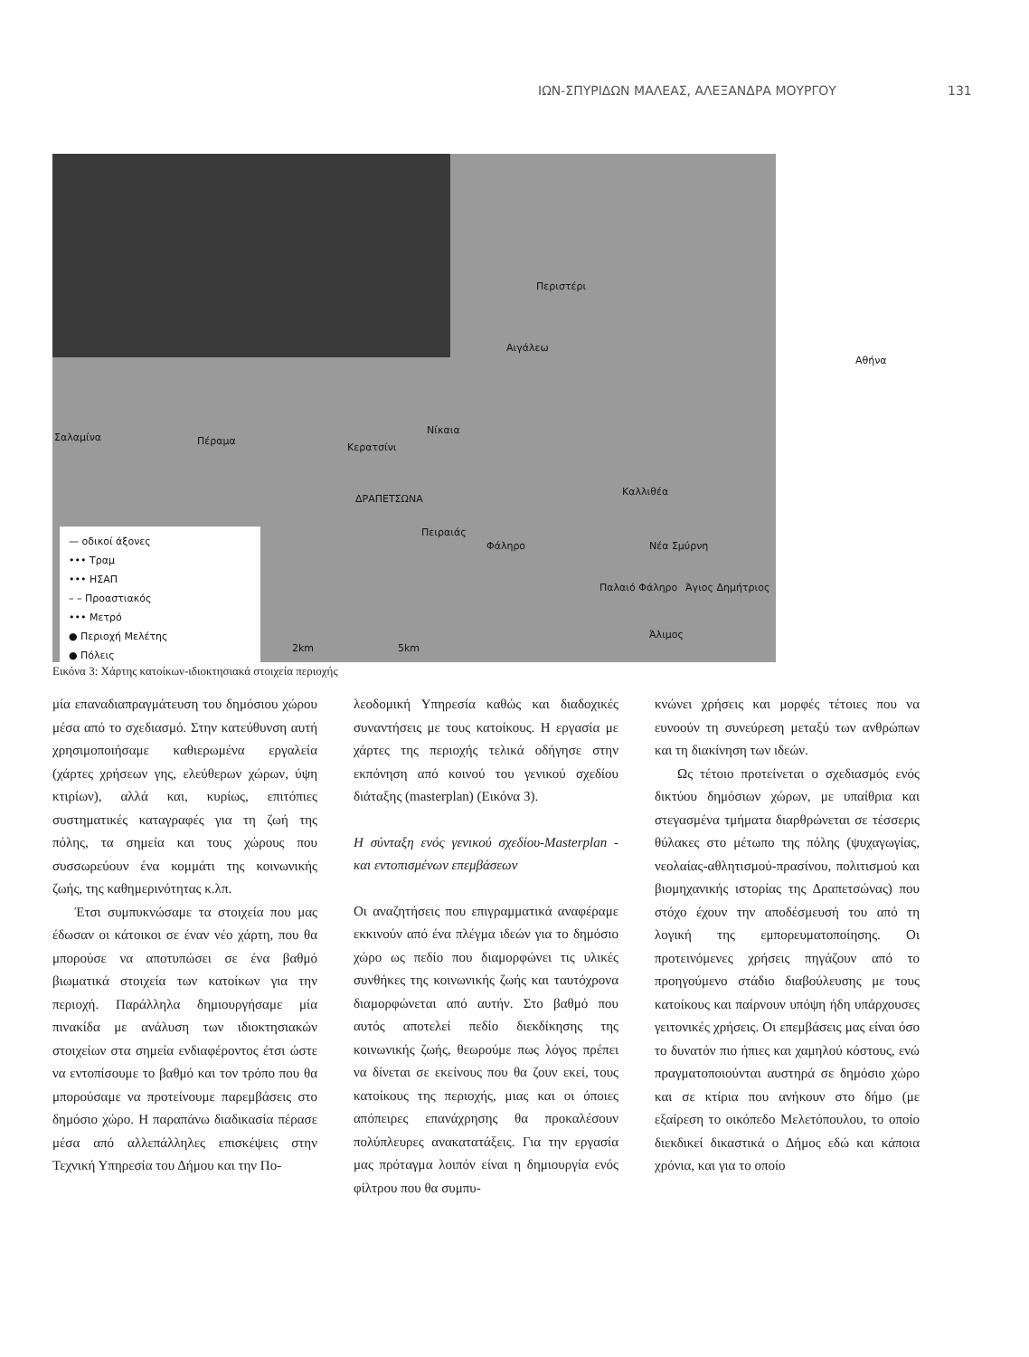ΙΩΝ-ΣΠΥΡΙΔΩΝ ΜΑΛΕΑΣ, ΑΛΕΞΑΝΔΡΑ ΜΟΥΡΓΟΥ 131
Περιστέρι
Αιγάλεω
Αθήνα
Σαλαμίνα Πέραμα
Νίκαια
Κερατσίνι
ΔΡΑΠΕΤΣΩΝΑ
Πειραιάς
Φάληρο
Καλλιθέα
Νέα Σμύρνη
Παλαιό Φάληρο Άγιος Δημήτριος
Άλιμος
2km 5km
— οδικοί άξονες
••• Τραμ
••• ΗΣΑΠ
– – Προαστιακός
••• Μετρό
● Περιοχή Μελέτης
● Πόλεις
Εικόνα 3: Χάρτης κατοίκων-ιδιοκτησιακά στοιχεία περιοχής
μία επαναδιαπραγμάτευση του δημόσιου χώρου μέσα από το σχεδιασμό. Στην κατεύθυνση αυτή χρησιμοποιήσαμε καθιερωμένα εργαλεία (χάρτες χρήσεων γης, ελεύθερων χώρων, ύψη κτιρίων), αλλά και, κυρίως, επιτόπιες συστηματικές καταγραφές για τη ζωή της πόλης, τα σημεία και τους χώρους που συσσωρεύουν ένα κομμάτι της κοινωνικής ζωής, της καθημερινότητας κ.λπ.
Έτσι συμπυκνώσαμε τα στοιχεία που μας έδωσαν οι κάτοικοι σε έναν νέο χάρτη, που θα μπορούσε να αποτυπώσει σε ένα βαθμό βιωματικά στοιχεία των κατοίκων για την περιοχή. Παράλληλα δημιουργήσαμε μία πινακίδα με ανάλυση των ιδιοκτησιακών στοιχείων στα σημεία ενδιαφέροντος έτσι ώστε να εντοπίσουμε το βαθμό και τον τρόπο που θα μπορούσαμε να προτείνουμε παρεμβάσεις στο δημόσιο χώρο. Η παραπάνω διαδικασία πέρασε μέσα από αλλεπάλληλες επισκέψεις στην Τεχνική Υπηρεσία του Δήμου και την Πο-
λεοδομική Υπηρεσία καθώς και διαδοχικές συναντήσεις με τους κατοίκους. Η εργασία με χάρτες της περιοχής τελικά οδήγησε στην εκπόνηση από κοινού του γενικού σχεδίου διάταξης (masterplan) (Εικόνα 3).
Η σύνταξη ενός γενικού σχεδίου-Masterplan - και εντοπισμένων επεμβάσεων
Οι αναζητήσεις που επιγραμματικά αναφέραμε εκκινούν από ένα πλέγμα ιδεών για το δημόσιο χώρο ως πεδίο που διαμορφώνει τις υλικές συνθήκες της κοινωνικής ζωής και ταυτόχρονα διαμορφώνεται από αυτήν. Στο βαθμό που αυτός αποτελεί πεδίο διεκδίκησης της κοινωνικής ζωής, θεωρούμε πως λόγος πρέπει να δίνεται σε εκείνους που θα ζουν εκεί, τους κατοίκους της περιοχής, μιας και οι όποιες απόπειρες επανάχρησης θα προκαλέσουν πολύπλευρες ανακατατάξεις. Για την εργασία μας πρόταγμα λοιπόν είναι η δημιουργία ενός φίλτρου που θα συμπυ-
κνώνει χρήσεις και μορφές τέτοιες που να ευνοούν τη συνεύρεση μεταξύ των ανθρώπων και τη διακίνηση των ιδεών.
Ως τέτοιο προτείνεται ο σχεδιασμός ενός δικτύου δημόσιων χώρων, με υπαίθρια και στεγασμένα τμήματα διαρθρώνεται σε τέσσερις θύλακες στο μέτωπο της πόλης (ψυχαγωγίας, νεολαίας-αθλητισμού-πρασίνου, πολιτισμού και βιομηχανικής ιστορίας της Δραπετσώνας) που στόχο έχουν την αποδέσμευσή του από τη λογική της εμπορευματοποίησης. Οι προτεινόμενες χρήσεις πηγάζουν από το προηγούμενο στάδιο διαβούλευσης με τους κατοίκους και παίρνουν υπόψη ήδη υπάρχουσες γειτονικές χρήσεις. Οι επεμβάσεις μας είναι όσο το δυνατόν πιο ήπιες και χαμηλού κόστους, ενώ πραγματοποιούνται αυστηρά σε δημόσιο χώρο και σε κτίρια που ανήκουν στο δήμο (με εξαίρεση το οικόπεδο Μελετόπουλου, το οποίο διεκδικεί δικαστικά ο Δήμος εδώ και κάποια χρόνια, και για το οποίο